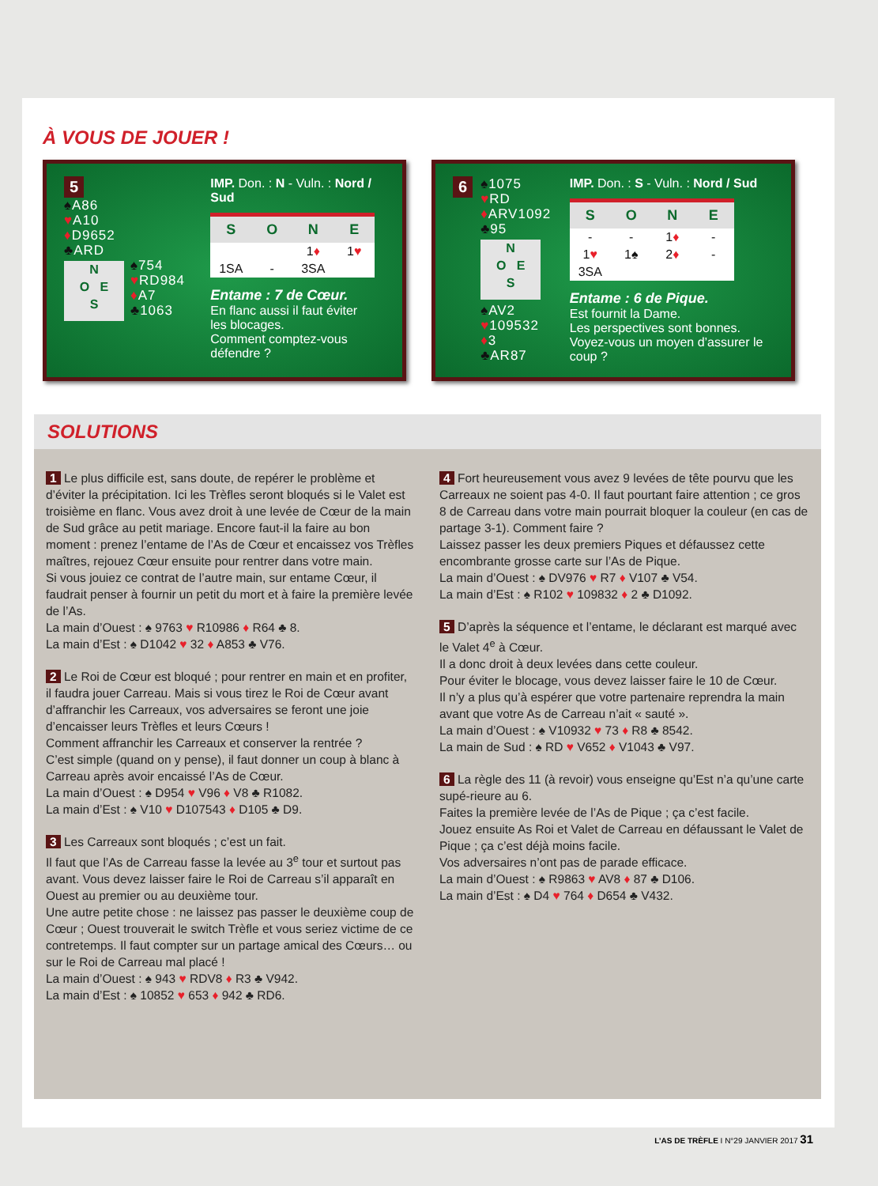À VOUS DE JOUER !
5
♠A86
♥A10
♦D9652
♣ARD
N
O E
S
♠754
♥RD984
♦A7
♣1063
IMP. Don. : N - Vuln. : Nord / Sud
| S | O | N | E |
| --- | --- | --- | --- |
| | | 1 ♦ | 1 ♥ |
| 1SA | - | 3SA | |
Entame : 7 de Cœur.
En flanc aussi il faut éviter
les blocages.
Comment comptez-vous
défendre ?
6
♠1075
♥RD
♦ARV1092
♣95
N
O E
S
♠AV2
♥109532
♦3
♣AR87
IMP. Don. : S - Vuln. : Nord / Sud
| S | O | N | E |
| --- | --- | --- | --- |
| - | - | 1 ♦ | - |
| 1 ♥ | 1♠ | 2 ♦ | - |
| 3SA | | | |
Entame : 6 de Pique.
Est fournit la Dame.
Les perspectives sont bonnes.
Voyez-vous un moyen d’assurer le coup ?
SOLUTIONS
1 Le plus difficile est, sans doute, de repérer le problème et d’éviter la précipitation. Ici les Trèfles seront bloqués si le Valet est troisième en flanc. Vous avez droit à une levée de Cœur de la main de Sud grâce au petit mariage. Encore faut-il la faire au bon moment : prenez l’entame de l’As de Cœur et encaissez vos Trèfles maîtres, rejouez Cœur ensuite pour rentrer dans votre main.
Si vous jouiez ce contrat de l’autre main, sur entame Cœur, il faudrait penser à fournir un petit du mort et à faire la première levée de l’As.
La main d’Ouest : ♠ 9763 ♥ R10986 ♦ R64 ♣ 8.
La main d’Est : ♠ D1042 ♥ 32 ♦ A853 ♣ V76.
2 Le Roi de Cœur est bloqué ; pour rentrer en main et en profiter, il faudra jouer Carreau. Mais si vous tirez le Roi de Cœur avant d’affranchir les Carreaux, vos adversaires se feront une joie d’encaisser leurs Trèfles et leurs Cœurs !
Comment affranchir les Carreaux et conserver la rentrée ?
C’est simple (quand on y pense), il faut donner un coup à blanc à Carreau après avoir encaissé l’As de Cœur.
La main d’Ouest : ♠ D954 ♥ V96 ♦ V8 ♣ R1082.
La main d’Est : ♠ V10 ♥ D107543 ♦ D105 ♣ D9.
3 Les Carreaux sont bloqués ; c’est un fait.
Il faut que l’As de Carreau fasse la levée au 3<sup>e</sup> tour et surtout pas avant. Vous devez laisser faire le Roi de Carreau s’il apparaît en Ouest au premier ou au deuxième tour.
Une autre petite chose : ne laissez pas passer le deuxième coup de Cœur ; Ouest trouverait le switch Trèfle et vous seriez victime de ce contretemps. Il faut compter sur un partage amical des Cœurs… ou sur le Roi de Carreau mal placé !
La main d’Ouest : ♠ 943 ♥ RDV8 ♦ R3 ♣ V942.
La main d’Est : ♠ 10852 ♥ 653 ♦ 942 ♣ RD6.
4 Fort heureusement vous avez 9 levées de tête pourvu que les Carreaux ne soient pas 4-0. Il faut pourtant faire attention ; ce gros 8 de Carreau dans votre main pourrait bloquer la couleur (en cas de partage 3-1). Comment faire ?
Laissez passer les deux premiers Piques et défaussez cette encombrante grosse carte sur l’As de Pique.
La main d’Ouest : ♠ DV976 ♥ R7 ♦ V107 ♣ V54.
La main d’Est : ♠ R102 ♥ 109832 ♦ 2 ♣ D1092.
5 D’après la séquence et l’entame, le déclarant est marqué avec le Valet 4<sup>e</sup> à Cœur.
Il a donc droit à deux levées dans cette couleur.
Pour éviter le blocage, vous devez laisser faire le 10 de Cœur.
Il n’y a plus qu’à espérer que votre partenaire reprendra la main avant que votre As de Carreau n’ait « sauté ».
La main d’Ouest : ♠ V10932 ♥ 73 ♦ R8 ♣ 8542.
La main de Sud : ♠ RD ♥ V652 ♦ V1043 ♣ V97.
6 La règle des 11 (à revoir) vous enseigne qu’Est n’a qu’une carte supé-rieure au 6.
Faites la première levée de l’As de Pique ; ça c’est facile.
Jouez ensuite As Roi et Valet de Carreau en défaussant le Valet de Pique ; ça c’est déjà moins facile.
Vos adversaires n’ont pas de parade efficace.
La main d’Ouest : ♠ R9863 ♥ AV8 ♦ 87 ♣ D106.
La main d’Est : ♠ D4 ♥ 764 ♦ D654 ♣ V432.
L’AS DE TRÈFLE I N°29 JANVIER 2017 31